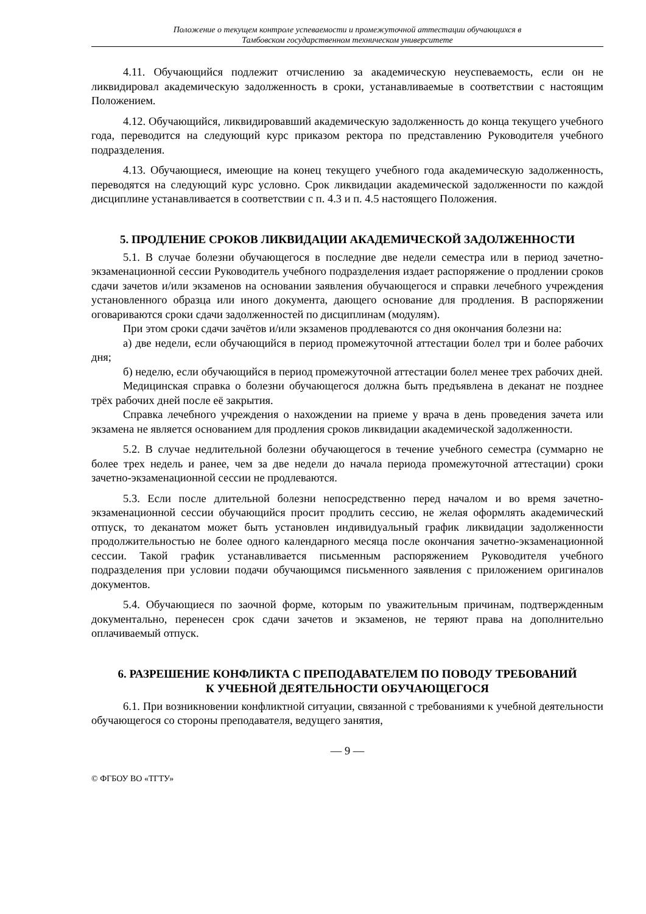Положение о текущем контроле успеваемости и промежуточной аттестации обучающихся в
Тамбовском государственном техническом университете
4.11. Обучающийся подлежит отчислению за академическую неуспеваемость, если он не ликвидировал академическую задолженность в сроки, устанавливаемые в соответствии с настоящим Положением.
4.12. Обучающийся, ликвидировавший академическую задолженность до конца текущего учебного года, переводится на следующий курс приказом ректора по представлению Руководителя учебного подразделения.
4.13. Обучающиеся, имеющие на конец текущего учебного года академическую задолженность, переводятся на следующий курс условно. Срок ликвидации академической задолженности по каждой дисциплине устанавливается в соответствии с п. 4.3 и п. 4.5 настоящего Положения.
5. ПРОДЛЕНИЕ СРОКОВ ЛИКВИДАЦИИ АКАДЕМИЧЕСКОЙ ЗАДОЛЖЕННОСТИ
5.1. В случае болезни обучающегося в последние две недели семестра или в период зачетно-экзаменационной сессии Руководитель учебного подразделения издает распоряжение о продлении сроков сдачи зачетов и/или экзаменов на основании заявления обучающегося и справки лечебного учреждения установленного образца или иного документа, дающего основание для продления. В распоряжении оговариваются сроки сдачи задолженностей по дисциплинам (модулям).
При этом сроки сдачи зачётов и/или экзаменов продлеваются со дня окончания болезни на:
а) две недели, если обучающийся в период промежуточной аттестации болел три и более рабочих дня;
б) неделю, если обучающийся в период промежуточной аттестации болел менее трех рабочих дней.
Медицинская справка о болезни обучающегося должна быть предъявлена в деканат не позднее трёх рабочих дней после её закрытия.
Справка лечебного учреждения о нахождении на приеме у врача в день проведения зачета или экзамена не является основанием для продления сроков ликвидации академической задолженности.
5.2. В случае недлительной болезни обучающегося в течение учебного семестра (суммарно не более трех недель и ранее, чем за две недели до начала периода промежуточной аттестации) сроки зачетно-экзаменационной сессии не продлеваются.
5.3. Если после длительной болезни непосредственно перед началом и во время зачетно-экзаменационной сессии обучающийся просит продлить сессию, не желая оформлять академический отпуск, то деканатом может быть установлен индивидуальный график ликвидации задолженности продолжительностью не более одного календарного месяца после окончания зачетно-экзаменационной сессии. Такой график устанавливается письменным распоряжением Руководителя учебного подразделения при условии подачи обучающимся письменного заявления с приложением оригиналов документов.
5.4. Обучающиеся по заочной форме, которым по уважительным причинам, подтвержденным документально, перенесен срок сдачи зачетов и экзаменов, не теряют права на дополнительно оплачиваемый отпуск.
6. РАЗРЕШЕНИЕ КОНФЛИКТА С ПРЕПОДАВАТЕЛЕМ ПО ПОВОДУ ТРЕБОВАНИЙ К УЧЕБНОЙ ДЕЯТЕЛЬНОСТИ ОБУЧАЮЩЕГОСЯ
6.1. При возникновении конфликтной ситуации, связанной с требованиями к учебной деятельности обучающегося со стороны преподавателя, ведущего занятия,
— 9 —
© ФГБОУ ВО «ТГТУ»